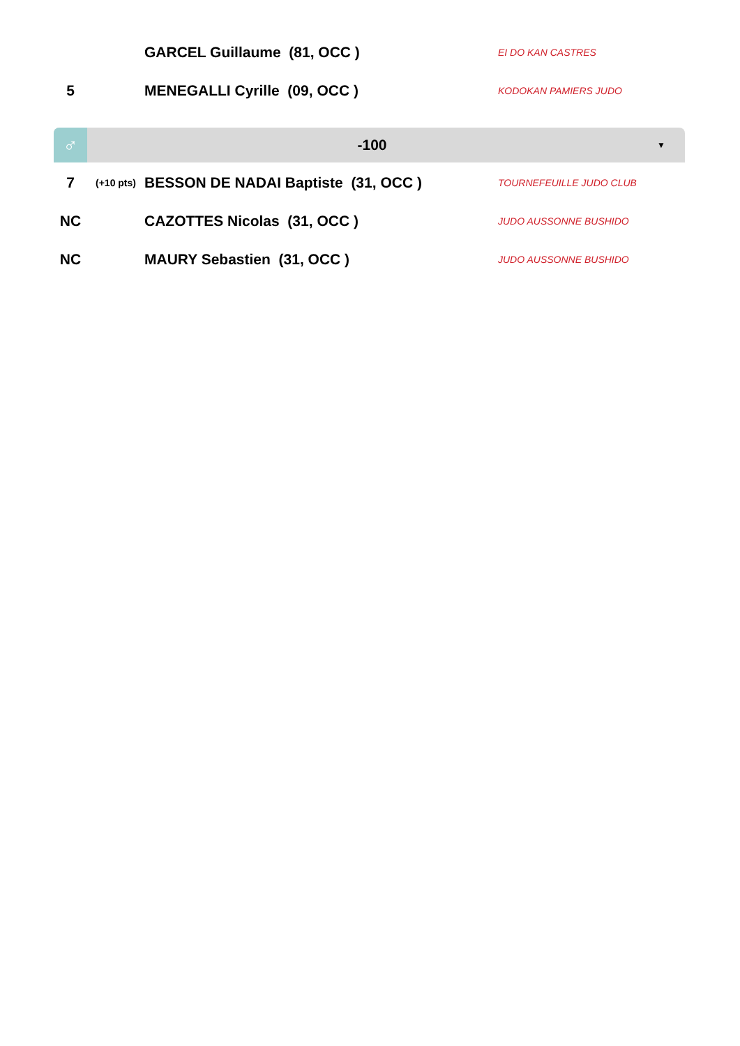| | | GARCEL Guillaume (81, OCC ) | EI DO KAN CASTRES |
| 5 | | MENEGALLI Cyrille (09, OCC ) | KODOKAN PAMIERS JUDO |
♂
-100
▼
| 7 | (+10 pts) | BESSON DE NADAI Baptiste (31, OCC ) | TOURNEFEUILLE JUDO CLUB |
| NC | | CAZOTTES Nicolas (31, OCC ) | JUDO AUSSONNE BUSHIDO |
| NC | | MAURY Sebastien (31, OCC ) | JUDO AUSSONNE BUSHIDO |